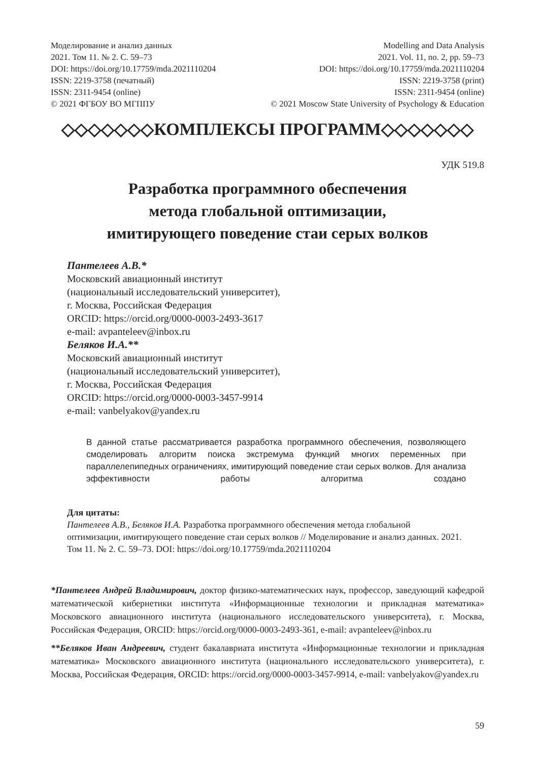Моделирование и анализ данных
2021. Том 11. № 2. С. 59–73
DOI: https://doi.org/10.17759/mda.2021110204
ISSN: 2219-3758 (печатный)
ISSN: 2311-9454 (online)
© 2021 ФГБОУ ВО МГППУ
Modelling and Data Analysis
2021. Vol. 11, no. 2, pp. 59–73
DOI: https://doi.org/10.17759/mda.2021110204
ISSN: 2219-3758 (print)
ISSN: 2311-9454 (online)
© 2021 Moscow State University of Psychology & Education
◇◇◇◇◇◇◇КОМПЛЕКСЫ ПРОГРАММ◇◇◇◇◇◇◇
УДК 519.8
Разработка программного обеспечения
метода глобальной оптимизации,
имитирующего поведение стаи серых волков
Пантелеев А.В.*
Московский авиационный институт
(национальный исследовательский университет),
г. Москва, Российская Федерация
ORCID: https://orcid.org/0000-0003-2493-3617
e-mail: avpanteleev@inbox.ru
Беляков И.А.**
Московский авиационный институт
(национальный исследовательский университет),
г. Москва, Российская Федерация
ORCID: https://orcid.org/0000-0003-3457-9914
e-mail: vanbelyakov@yandex.ru
В данной статье рассматривается разработка программного обеспечения, позволяющего смоделировать алгоритм поиска экстремума функций многих переменных при параллелепипедных ограничениях, имитирующий поведение стаи серых волков. Для анализа эффективности работы алгоритма создано
Для цитаты:
Пантелеев А.В., Беляков И.А. Разработка программного обеспечения метода глобальной оптимизации, имитирующего поведение стаи серых волков // Моделирование и анализ данных. 2021. Том 11. № 2. С. 59–73. DOI: https://doi.org/10.17759/mda.2021110204
*Пантелеев Андрей Владимирович, доктор физико-математических наук, профессор, заведующий кафедрой математической кибернетики института «Информационные технологии и прикладная математика» Московского авиационного института (национального исследовательского университета), г. Москва, Российская Федерация, ORCID: https://orcid.org/0000-0003-2493-361, e-mail: avpanteleev@inbox.ru
**Беляков Иван Андреевич, студент бакалавриата института «Информационные технологии и прикладная математика» Московского авиационного института (национального исследовательского университета), г. Москва, Российская Федерация, ORCID: https://orcid.org/0000-0003-3457-9914, e-mail: vanbelyakov@yandex.ru
59